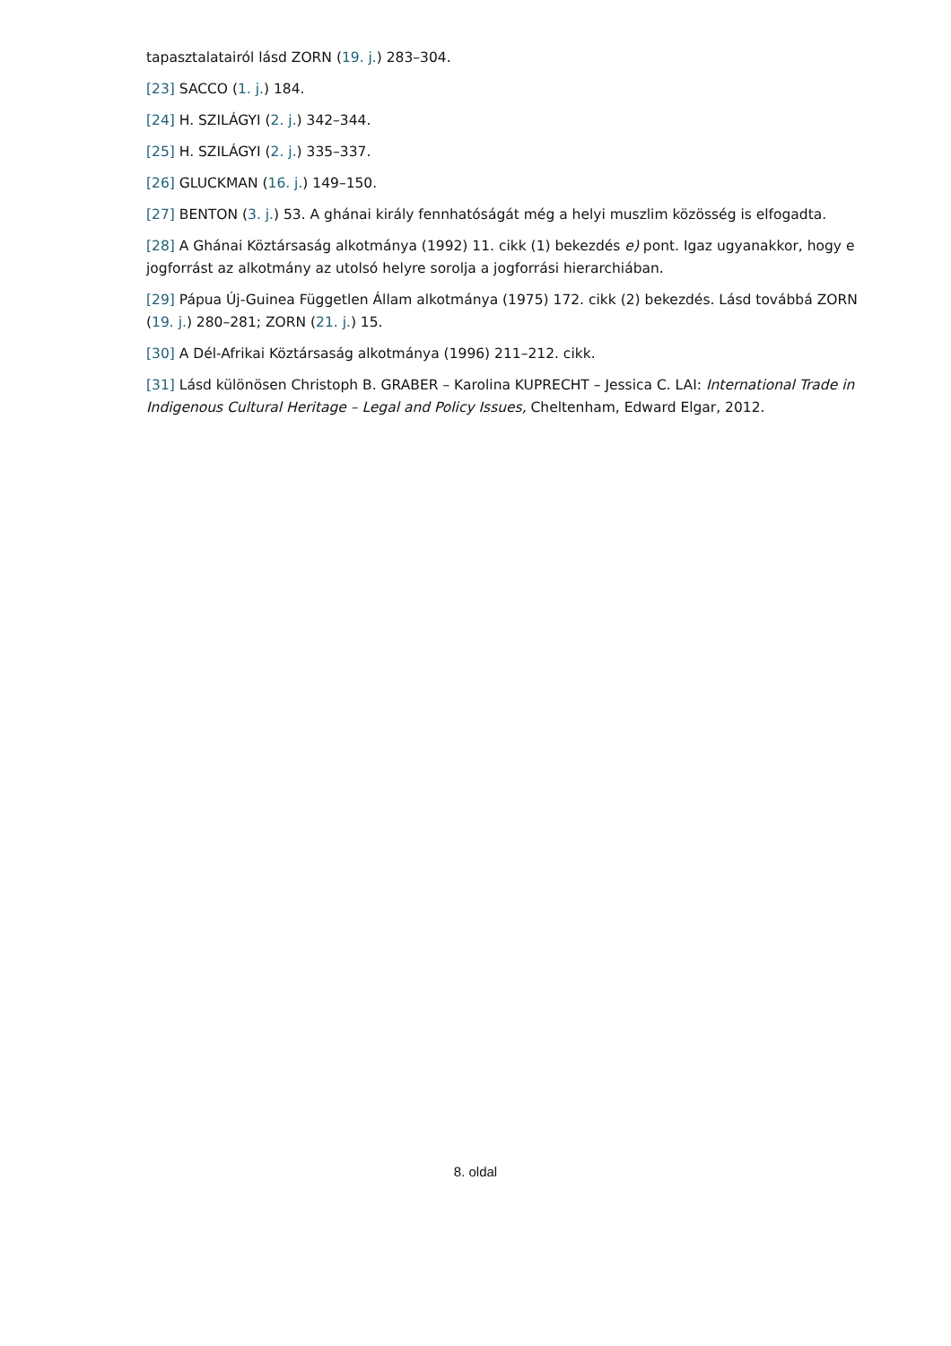tapasztalatairól lásd ZORN (19. j.) 283–304.
[23] SACCO (1. j.) 184.
[24] H. SZILÁGYI (2. j.) 342–344.
[25] H. SZILÁGYI (2. j.) 335–337.
[26] GLUCKMAN (16. j.) 149–150.
[27] BENTON (3. j.) 53. A ghánai király fennhatóságát még a helyi muszlim közösség is elfogadta.
[28] A Ghánai Köztársaság alkotmánya (1992) 11. cikk (1) bekezdés e) pont. Igaz ugyanakkor, hogy e jogforrást az alkotmány az utolsó helyre sorolja a jogforrási hierarchiában.
[29] Pápua Új-Guinea Független Állam alkotmánya (1975) 172. cikk (2) bekezdés. Lásd továbbá ZORN (19. j.) 280–281; ZORN (21. j.) 15.
[30] A Dél-Afrikai Köztársaság alkotmánya (1996) 211–212. cikk.
[31] Lásd különösen Christoph B. GRABER – Karolina KUPRECHT – Jessica C. LAI: International Trade in Indigenous Cultural Heritage – Legal and Policy Issues, Cheltenham, Edward Elgar, 2012.
8. oldal